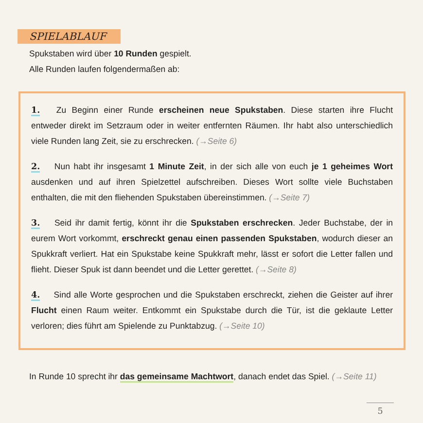SPIELABLAUF
Spukstaben wird über 10 Runden gespielt.
Alle Runden laufen folgendermaßen ab:
1. Zu Beginn einer Runde erscheinen neue Spukstaben. Diese starten ihre Flucht entweder direkt im Setzraum oder in weiter entfernten Räumen. Ihr habt also unterschiedlich viele Runden lang Zeit, sie zu erschrecken. (→Seite 6)
2. Nun habt ihr insgesamt 1 Minute Zeit, in der sich alle von euch je 1 geheimes Wort ausdenken und auf ihren Spielzettel aufschreiben. Dieses Wort sollte viele Buchstaben enthalten, die mit den fliehenden Spukstaben übereinstimmen. (→Seite 7)
3. Seid ihr damit fertig, könnt ihr die Spukstaben erschrecken. Jeder Buchstabe, der in eurem Wort vorkommt, erschreckt genau einen passenden Spukstaben, wodurch dieser an Spukkraft verliert. Hat ein Spukstabe keine Spukkraft mehr, lässt er sofort die Letter fallen und flieht. Dieser Spuk ist dann beendet und die Letter gerettet. (→Seite 8)
4. Sind alle Worte gesprochen und die Spukstaben erschreckt, ziehen die Geister auf ihrer Flucht einen Raum weiter. Entkommt ein Spukstabe durch die Tür, ist die geklaute Letter verloren; dies führt am Spielende zu Punktabzug. (→Seite 10)
In Runde 10 sprecht ihr das gemeinsame Machtwort, danach endet das Spiel. (→Seite 11)
5